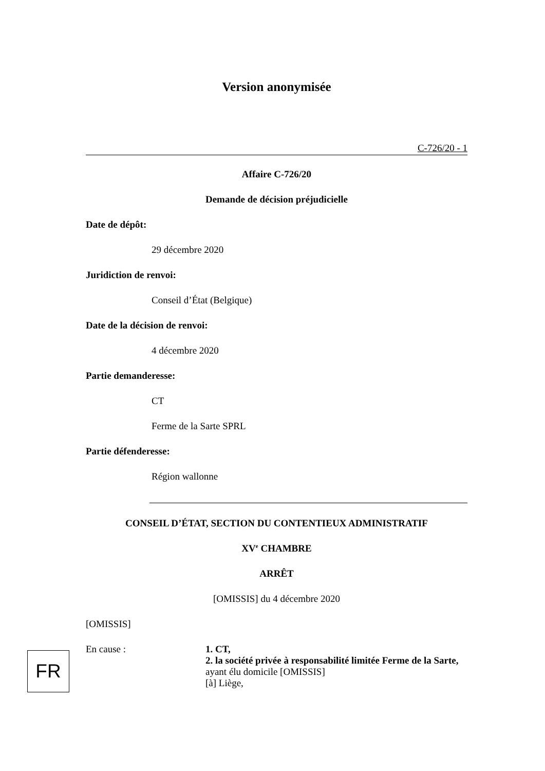Version anonymisée
C-726/20 - 1
Affaire C-726/20
Demande de décision préjudicielle
Date de dépôt:
29 décembre 2020
Juridiction de renvoi:
Conseil d’État (Belgique)
Date de la décision de renvoi:
4 décembre 2020
Partie demanderesse:
CT
Ferme de la Sarte SPRL
Partie défenderesse:
Région wallonne
CONSEIL D’ÉTAT, SECTION DU CONTENTIEUX ADMINISTRATIF
XV<sup>e</sup> CHAMBRE
ARRÊT
[OMISSIS] du 4 décembre 2020
[OMISSIS]
En cause : 1. CT,
2. la société privée à responsabilité limitée Ferme de la Sarte,
ayant élu domicile [OMISSIS]
[à] Liège,
FR